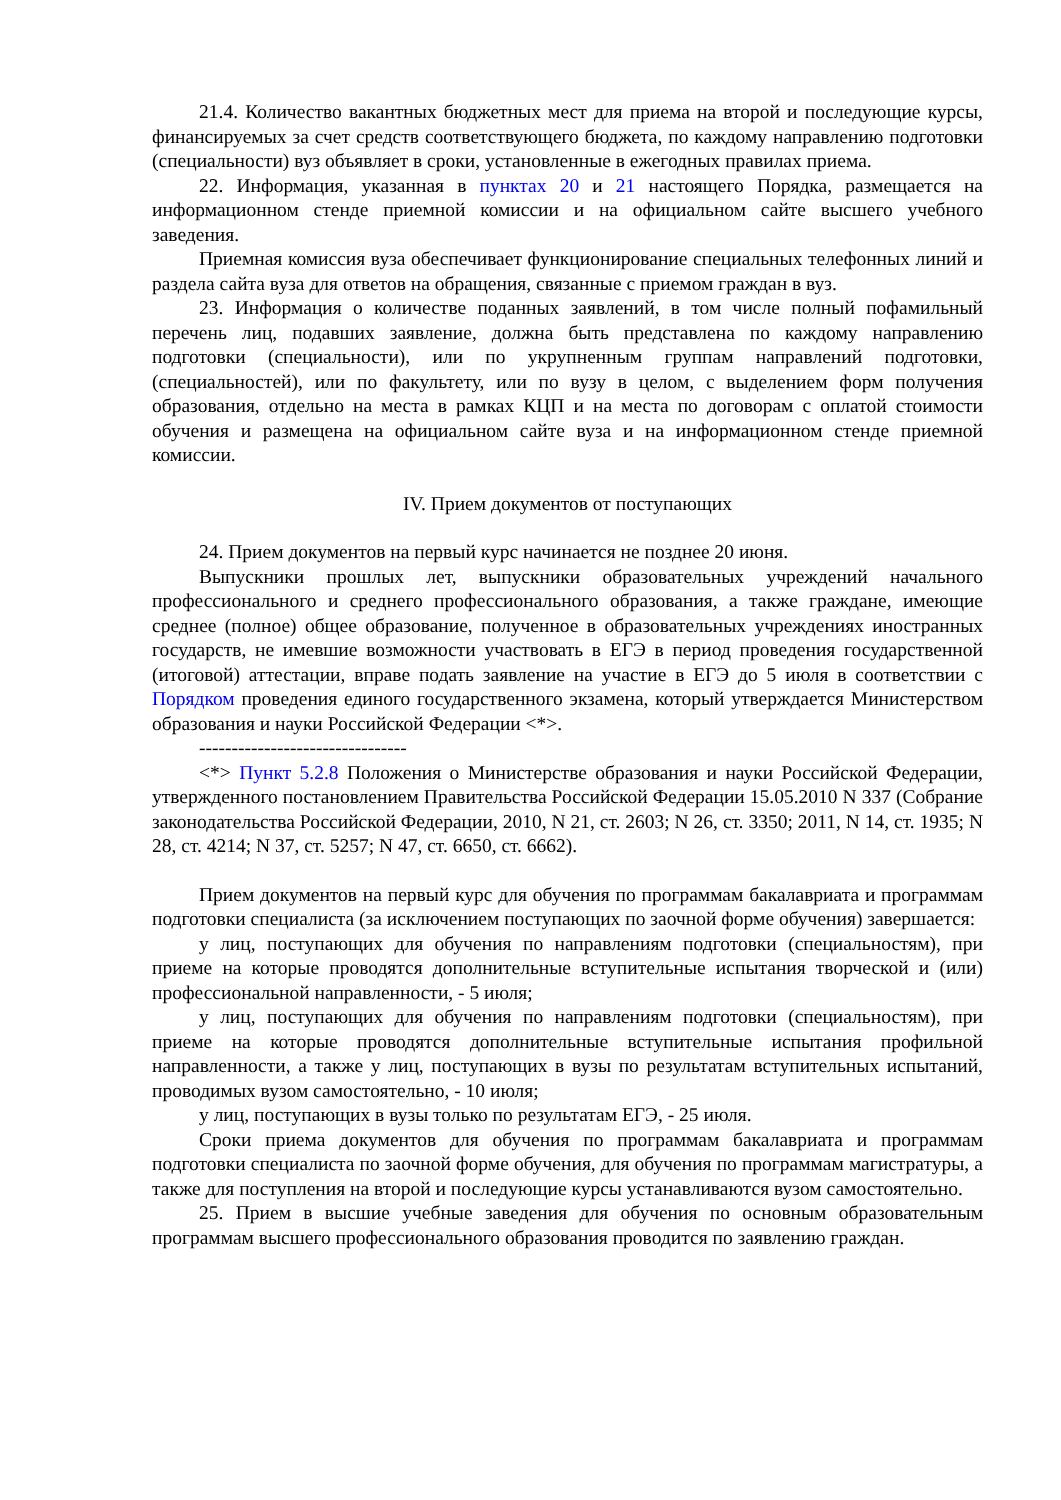21.4. Количество вакантных бюджетных мест для приема на второй и последующие курсы, финансируемых за счет средств соответствующего бюджета, по каждому направлению подготовки (специальности) вуз объявляет в сроки, установленные в ежегодных правилах приема.
22. Информация, указанная в пунктах 20 и 21 настоящего Порядка, размещается на информационном стенде приемной комиссии и на официальном сайте высшего учебного заведения.
Приемная комиссия вуза обеспечивает функционирование специальных телефонных линий и раздела сайта вуза для ответов на обращения, связанные с приемом граждан в вуз.
23. Информация о количестве поданных заявлений, в том числе полный пофамильный перечень лиц, подавших заявление, должна быть представлена по каждому направлению подготовки (специальности), или по укрупненным группам направлений подготовки,(специальностей), или по факультету, или по вузу в целом, с выделением форм получения образования, отдельно на места в рамках КЦП и на места по договорам с оплатой стоимости обучения и размещена на официальном сайте вуза и на информационном стенде приемной комиссии.
IV. Прием документов от поступающих
24. Прием документов на первый курс начинается не позднее 20 июня.
Выпускники прошлых лет, выпускники образовательных учреждений начального профессионального и среднего профессионального образования, а также граждане, имеющие среднее (полное) общее образование, полученное в образовательных учреждениях иностранных государств, не имевшие возможности участвовать в ЕГЭ в период проведения государственной (итоговой) аттестации, вправе подать заявление на участие в ЕГЭ до 5 июля в соответствии с Порядком проведения единого государственного экзамена, который утверждается Министерством образования и науки Российской Федерации <*>.
--------------------------------
<*> Пункт 5.2.8 Положения о Министерстве образования и науки Российской Федерации, утвержденного постановлением Правительства Российской Федерации 15.05.2010 N 337 (Собрание законодательства Российской Федерации, 2010, N 21, ст. 2603; N 26, ст. 3350; 2011, N 14, ст. 1935; N 28, ст. 4214; N 37, ст. 5257; N 47, ст. 6650, ст. 6662).
Прием документов на первый курс для обучения по программам бакалавриата и программам подготовки специалиста (за исключением поступающих по заочной форме обучения) завершается:
у лиц, поступающих для обучения по направлениям подготовки (специальностям), при приеме на которые проводятся дополнительные вступительные испытания творческой и (или) профессиональной направленности, - 5 июля;
у лиц, поступающих для обучения по направлениям подготовки (специальностям), при приеме на которые проводятся дополнительные вступительные испытания профильной направленности, а также у лиц, поступающих в вузы по результатам вступительных испытаний, проводимых вузом самостоятельно, - 10 июля;
у лиц, поступающих в вузы только по результатам ЕГЭ, - 25 июля.
Сроки приема документов для обучения по программам бакалавриата и программам подготовки специалиста по заочной форме обучения, для обучения по программам магистратуры, а также для поступления на второй и последующие курсы устанавливаются вузом самостоятельно.
25. Прием в высшие учебные заведения для обучения по основным образовательным программам высшего профессионального образования проводится по заявлению граждан.